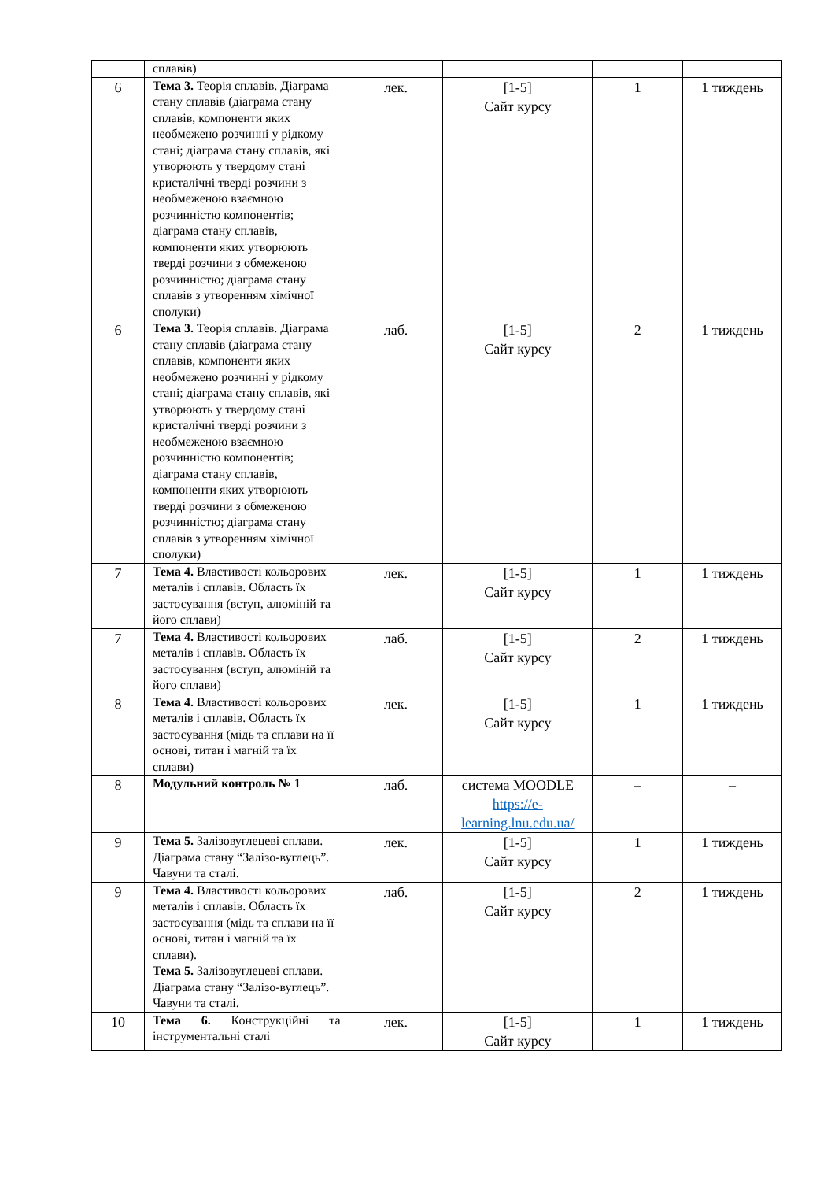| | сплавів) | | | | |
| 6 | Тема 3. Теорія сплавів. Діаграма стану сплавів (діаграма стану сплавів, компоненти яких необмежено розчинні у рідкому стані; діаграма стану сплавів, які утворюють у твердому стані кристалічні тверді розчини з необмеженою взаємною розчинністю компонентів; діаграма стану сплавів, компоненти яких утворюють тверді розчини з обмеженою розчинністю; діаграма стану сплавів з утворенням хімічної сполуки) | лек. | [1-5] Сайт курсу | 1 | 1 тиждень |
| 6 | Тема 3. Теорія сплавів. Діаграма стану сплавів (діаграма стану сплавів, компоненти яких необмежено розчинні у рідкому стані; діаграма стану сплавів, які утворюють у твердому стані кристалічні тверді розчини з необмеженою взаємною розчинністю компонентів; діаграма стану сплавів, компоненти яких утворюють тверді розчини з обмеженою розчинністю; діаграма стану сплавів з утворенням хімічної сполуки) | лаб. | [1-5] Сайт курсу | 2 | 1 тиждень |
| 7 | Тема 4. Властивості кольорових металів і сплавів. Область їх застосування (вступ, алюміній та його сплави) | лек. | [1-5] Сайт курсу | 1 | 1 тиждень |
| 7 | Тема 4. Властивості кольорових металів і сплавів. Область їх застосування (вступ, алюміній та його сплави) | лаб. | [1-5] Сайт курсу | 2 | 1 тиждень |
| 8 | Тема 4. Властивості кольорових металів і сплавів. Область їх застосування (мідь та сплави на її основі, титан і магній та їх сплави) | лек. | [1-5] Сайт курсу | 1 | 1 тиждень |
| 8 | Модульний контроль № 1 | лаб. | система MOODLE https://e-learning.lnu.edu.ua/ | – | – |
| 9 | Тема 5. Залізовуглецеві сплави. Діаграма стану “Залізо-вуглець”. Чавуни та сталі. | лек. | [1-5] Сайт курсу | 1 | 1 тиждень |
| 9 | Тема 4. Властивості кольорових металів і сплавів. Область їх застосування (мідь та сплави на її основі, титан і магній та їх сплави). Тема 5. Залізовуглецеві сплави. Діаграма стану “Залізо-вуглець”. Чавуни та сталі. | лаб. | [1-5] Сайт курсу | 2 | 1 тиждень |
| 10 | Тема 6. Конструкційні та інструментальні сталі | лек. | [1-5] Сайт курсу | 1 | 1 тиждень |